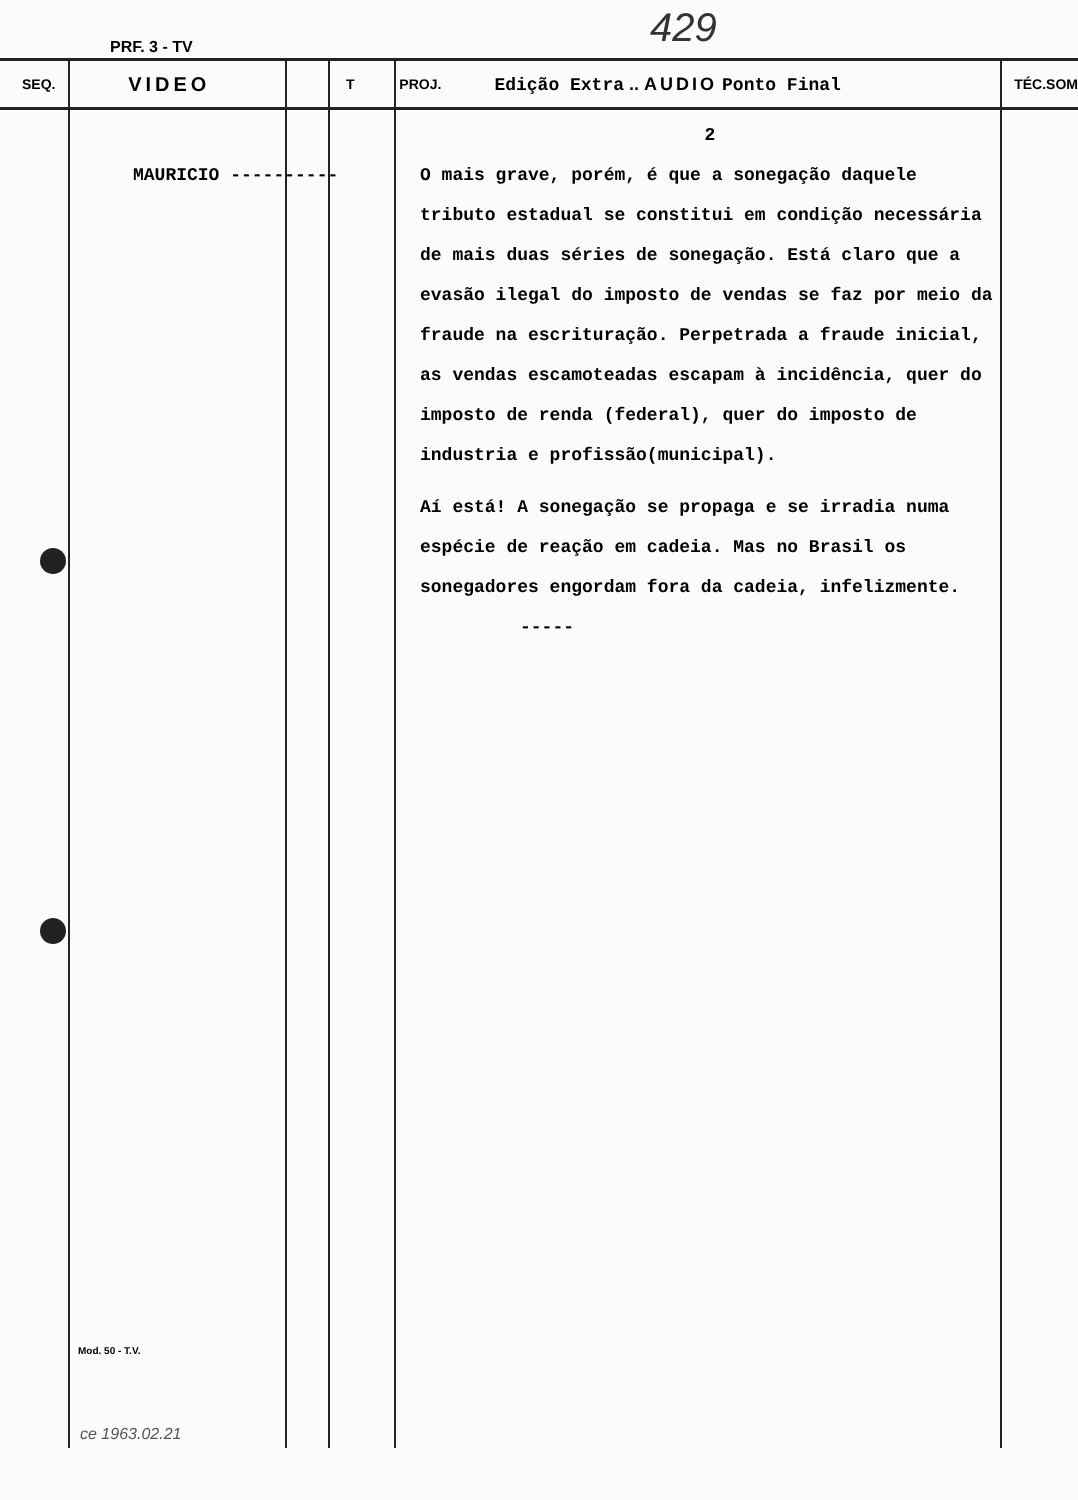429
PRF. 3 - TV
SEQ.
VIDEO
T PROJ.
Edição Extra .. AUDIO Ponto Final
TÉC.SOM
MAURICIO ----------
2
O mais grave, porém, é que a sonegação daquele tributo estadual se constitui em condição necessária de mais duas séries de sonegação. Está claro que a evasão ilegal do imposto de vendas se faz por meio da fraude na escrituração. Perpetrada a fraude inicial, as vendas escamoteadas escapam à incidência, quer do imposto de renda (federal), quer do imposto de industria e profissão(municipal).
Aí está! A sonegação se propaga e se irradia numa espécie de reação em cadeia. Mas no Brasil os sonegadores engordam fora da cadeia, infelizmente.
-----
Mod. 50 - T.V.
ce 1963.02.21